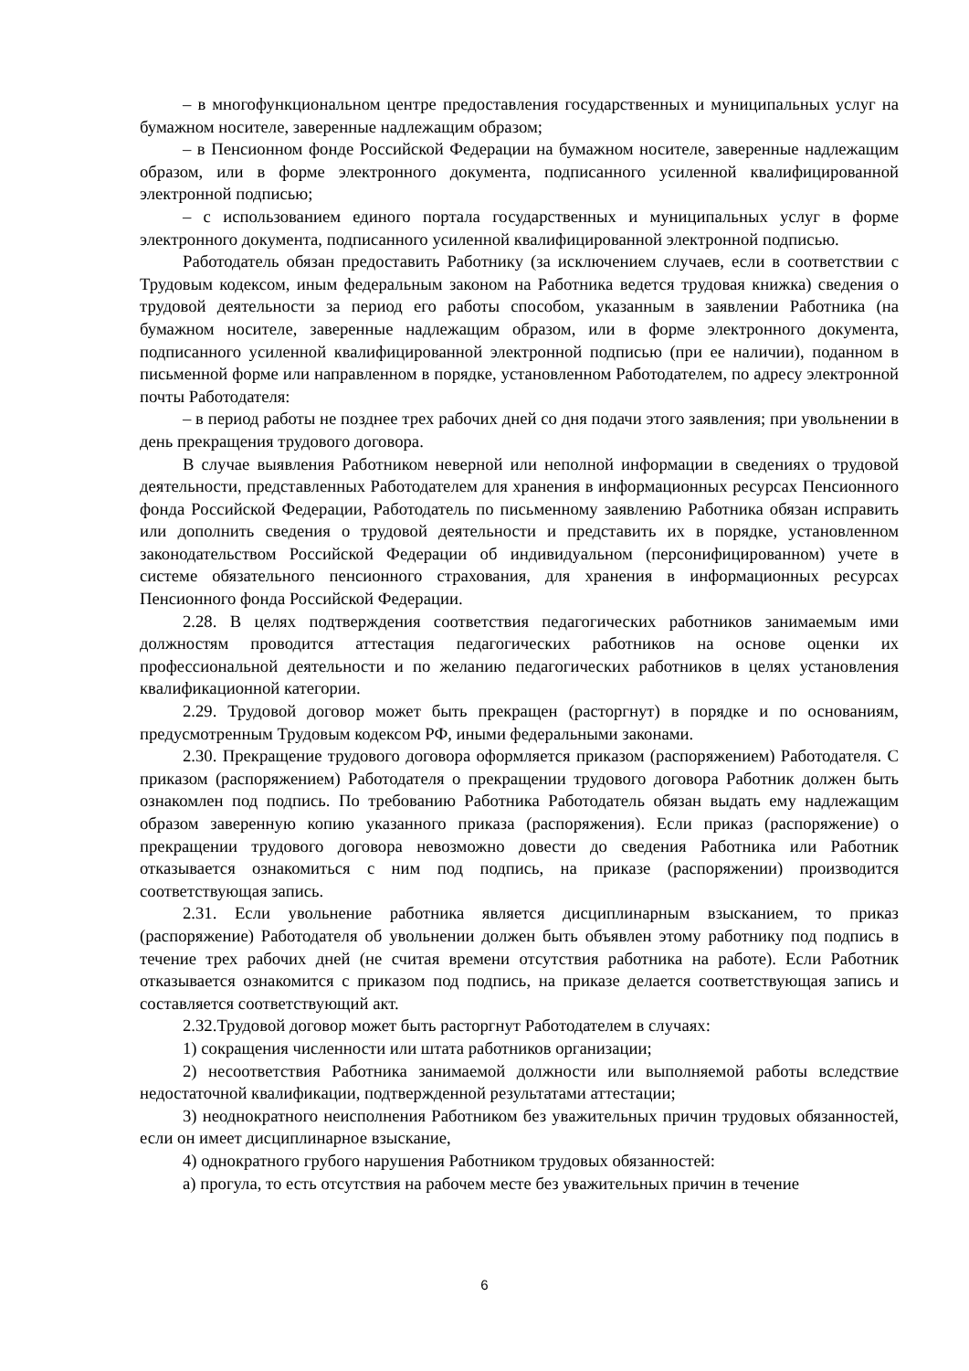– в многофункциональном центре предоставления государственных и муниципальных услуг на бумажном носителе, заверенные надлежащим образом;
– в Пенсионном фонде Российской Федерации на бумажном носителе, заверенные надлежащим образом, или в форме электронного документа, подписанного усиленной квалифицированной электронной подписью;
– с использованием единого портала государственных и муниципальных услуг в форме электронного документа, подписанного усиленной квалифицированной электронной подписью.
Работодатель обязан предоставить Работнику (за исключением случаев, если в соответствии с Трудовым кодексом, иным федеральным законом на Работника ведется трудовая книжка) сведения о трудовой деятельности за период его работы способом, указанным в заявлении Работника (на бумажном носителе, заверенные надлежащим образом, или в форме электронного документа, подписанного усиленной квалифицированной электронной подписью (при ее наличии), поданном в письменной форме или направленном в порядке, установленном Работодателем, по адресу электронной почты Работодателя:
– в период работы не позднее трех рабочих дней со дня подачи этого заявления; при увольнении в день прекращения трудового договора.
В случае выявления Работником неверной или неполной информации в сведениях о трудовой деятельности, представленных Работодателем для хранения в информационных ресурсах Пенсионного фонда Российской Федерации, Работодатель по письменному заявлению Работника обязан исправить или дополнить сведения о трудовой деятельности и представить их в порядке, установленном законодательством Российской Федерации об индивидуальном (персонифицированном) учете в системе обязательного пенсионного страхования, для хранения в информационных ресурсах Пенсионного фонда Российской Федерации.
2.28. В целях подтверждения соответствия педагогических работников занимаемым ими должностям проводится аттестация педагогических работников на основе оценки их профессиональной деятельности и по желанию педагогических работников в целях установления квалификационной категории.
2.29. Трудовой договор может быть прекращен (расторгнут) в порядке и по основаниям, предусмотренным Трудовым кодексом РФ, иными федеральными законами.
2.30. Прекращение трудового договора оформляется приказом (распоряжением) Работодателя. С приказом (распоряжением) Работодателя о прекращении трудового договора Работник должен быть ознакомлен под подпись. По требованию Работника Работодатель обязан выдать ему надлежащим образом заверенную копию указанного приказа (распоряжения). Если приказ (распоряжение) о прекращении трудового договора невозможно довести до сведения Работника или Работник отказывается ознакомиться с ним под подпись, на приказе (распоряжении) производится соответствующая запись.
2.31. Если увольнение работника является дисциплинарным взысканием, то приказ (распоряжение) Работодателя об увольнении должен быть объявлен этому работнику под подпись в течение трех рабочих дней (не считая времени отсутствия работника на работе). Если Работник отказывается ознакомится с приказом под подпись, на приказе делается соответствующая запись и составляется соответствующий акт.
2.32.Трудовой договор может быть расторгнут Работодателем в случаях:
1) сокращения численности или штата работников организации;
2) несоответствия Работника занимаемой должности или выполняемой работы вследствие недостаточной квалификации, подтвержденной результатами аттестации;
3) неоднократного неисполнения Работником без уважительных причин трудовых обязанностей, если он имеет дисциплинарное взыскание,
4) однократного грубого нарушения Работником трудовых обязанностей:
а) прогула, то есть отсутствия на рабочем месте без уважительных причин в течение
6